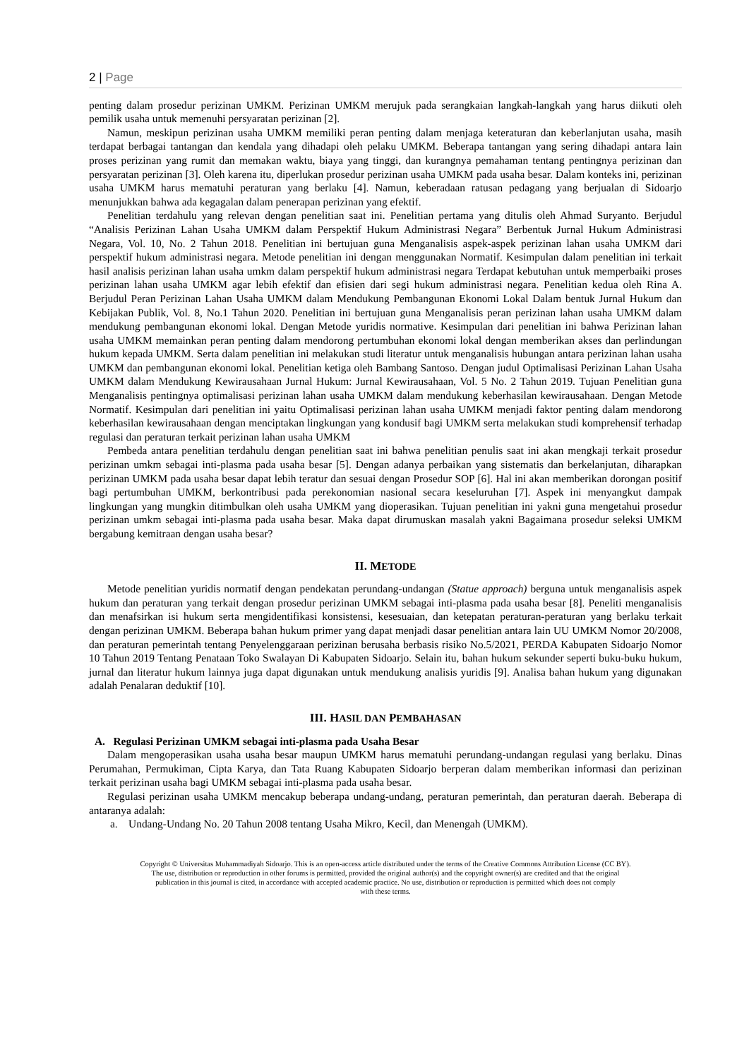2 | Page
penting dalam prosedur perizinan UMKM. Perizinan UMKM merujuk pada serangkaian langkah-langkah yang harus diikuti oleh pemilik usaha untuk memenuhi persyaratan perizinan [2].
Namun, meskipun perizinan usaha UMKM memiliki peran penting dalam menjaga keteraturan dan keberlanjutan usaha, masih terdapat berbagai tantangan dan kendala yang dihadapi oleh pelaku UMKM. Beberapa tantangan yang sering dihadapi antara lain proses perizinan yang rumit dan memakan waktu, biaya yang tinggi, dan kurangnya pemahaman tentang pentingnya perizinan dan persyaratan perizinan [3]. Oleh karena itu, diperlukan prosedur perizinan usaha UMKM pada usaha besar. Dalam konteks ini, perizinan usaha UMKM harus mematuhi peraturan yang berlaku [4]. Namun, keberadaan ratusan pedagang yang berjualan di Sidoarjo menunjukkan bahwa ada kegagalan dalam penerapan perizinan yang efektif.
Penelitian terdahulu yang relevan dengan penelitian saat ini. Penelitian pertama yang ditulis oleh Ahmad Suryanto. Berjudul “Analisis Perizinan Lahan Usaha UMKM dalam Perspektif Hukum Administrasi Negara” Berbentuk Jurnal Hukum Administrasi Negara, Vol. 10, No. 2 Tahun 2018. Penelitian ini bertujuan guna Menganalisis aspek-aspek perizinan lahan usaha UMKM dari perspektif hukum administrasi negara. Metode penelitian ini dengan menggunakan Normatif. Kesimpulan dalam penelitian ini terkait hasil analisis perizinan lahan usaha umkm dalam perspektif hukum administrasi negara Terdapat kebutuhan untuk memperbaiki proses perizinan lahan usaha UMKM agar lebih efektif dan efisien dari segi hukum administrasi negara. Penelitian kedua oleh Rina A. Berjudul Peran Perizinan Lahan Usaha UMKM dalam Mendukung Pembangunan Ekonomi Lokal Dalam bentuk Jurnal Hukum dan Kebijakan Publik, Vol. 8, No.1 Tahun 2020. Penelitian ini bertujuan guna Menganalisis peran perizinan lahan usaha UMKM dalam mendukung pembangunan ekonomi lokal. Dengan Metode yuridis normative. Kesimpulan dari penelitian ini bahwa Perizinan lahan usaha UMKM memainkan peran penting dalam mendorong pertumbuhan ekonomi lokal dengan memberikan akses dan perlindungan hukum kepada UMKM. Serta dalam penelitian ini melakukan studi literatur untuk menganalisis hubungan antara perizinan lahan usaha UMKM dan pembangunan ekonomi lokal. Penelitian ketiga oleh Bambang Santoso. Dengan judul Optimalisasi Perizinan Lahan Usaha UMKM dalam Mendukung Kewirausahaan Jurnal Hukum: Jurnal Kewirausahaan, Vol. 5 No. 2 Tahun 2019. Tujuan Penelitian guna Menganalisis pentingnya optimalisasi perizinan lahan usaha UMKM dalam mendukung keberhasilan kewirausahaan. Dengan Metode Normatif. Kesimpulan dari penelitian ini yaitu Optimalisasi perizinan lahan usaha UMKM menjadi faktor penting dalam mendorong keberhasilan kewirausahaan dengan menciptakan lingkungan yang kondusif bagi UMKM serta melakukan studi komprehensif terhadap regulasi dan peraturan terkait perizinan lahan usaha UMKM
Pembeda antara penelitian terdahulu dengan penelitian saat ini bahwa penelitian penulis saat ini akan mengkaji terkait prosedur perizinan umkm sebagai inti-plasma pada usaha besar [5]. Dengan adanya perbaikan yang sistematis dan berkelanjutan, diharapkan perizinan UMKM pada usaha besar dapat lebih teratur dan sesuai dengan Prosedur SOP [6]. Hal ini akan memberikan dorongan positif bagi pertumbuhan UMKM, berkontribusi pada perekonomian nasional secara keseluruhan [7]. Aspek ini menyangkut dampak lingkungan yang mungkin ditimbulkan oleh usaha UMKM yang dioperasikan. Tujuan penelitian ini yakni guna mengetahui prosedur perizinan umkm sebagai inti-plasma pada usaha besar. Maka dapat dirumuskan masalah yakni Bagaimana prosedur seleksi UMKM bergabung kemitraan dengan usaha besar?
II. METODE
Metode penelitian yuridis normatif dengan pendekatan perundang-undangan (Statue approach) berguna untuk menganalisis aspek hukum dan peraturan yang terkait dengan prosedur perizinan UMKM sebagai inti-plasma pada usaha besar [8]. Peneliti menganalisis dan menafsirkan isi hukum serta mengidentifikasi konsistensi, kesesuaian, dan ketepatan peraturan-peraturan yang berlaku terkait dengan perizinan UMKM. Beberapa bahan hukum primer yang dapat menjadi dasar penelitian antara lain UU UMKM Nomor 20/2008, dan peraturan pemerintah tentang Penyelenggaraan perizinan berusaha berbasis risiko No.5/2021, PERDA Kabupaten Sidoarjo Nomor 10 Tahun 2019 Tentang Penataan Toko Swalayan Di Kabupaten Sidoarjo. Selain itu, bahan hukum sekunder seperti buku-buku hukum, jurnal dan literatur hukum lainnya juga dapat digunakan untuk mendukung analisis yuridis [9]. Analisa bahan hukum yang digunakan adalah Penalaran deduktif [10].
III. HASIL DAN PEMBAHASAN
A. Regulasi Perizinan UMKM sebagai inti-plasma pada Usaha Besar
Dalam mengoperasikan usaha usaha besar maupun UMKM harus mematuhi perundang-undangan regulasi yang berlaku. Dinas Perumahan, Permukiman, Cipta Karya, dan Tata Ruang Kabupaten Sidoarjo berperan dalam memberikan informasi dan perizinan terkait perizinan usaha bagi UMKM sebagai inti-plasma pada usaha besar.
Regulasi perizinan usaha UMKM mencakup beberapa undang-undang, peraturan pemerintah, dan peraturan daerah. Beberapa di antaranya adalah:
a. Undang-Undang No. 20 Tahun 2008 tentang Usaha Mikro, Kecil, dan Menengah (UMKM).
Copyright © Universitas Muhammadiyah Sidoarjo. This is an open-access article distributed under the terms of the Creative Commons Attribution License (CC BY).
The use, distribution or reproduction in other forums is permitted, provided the original author(s) and the copyright owner(s) are credited and that the original
publication in this journal is cited, in accordance with accepted academic practice. No use, distribution or reproduction is permitted which does not comply
with these terms.